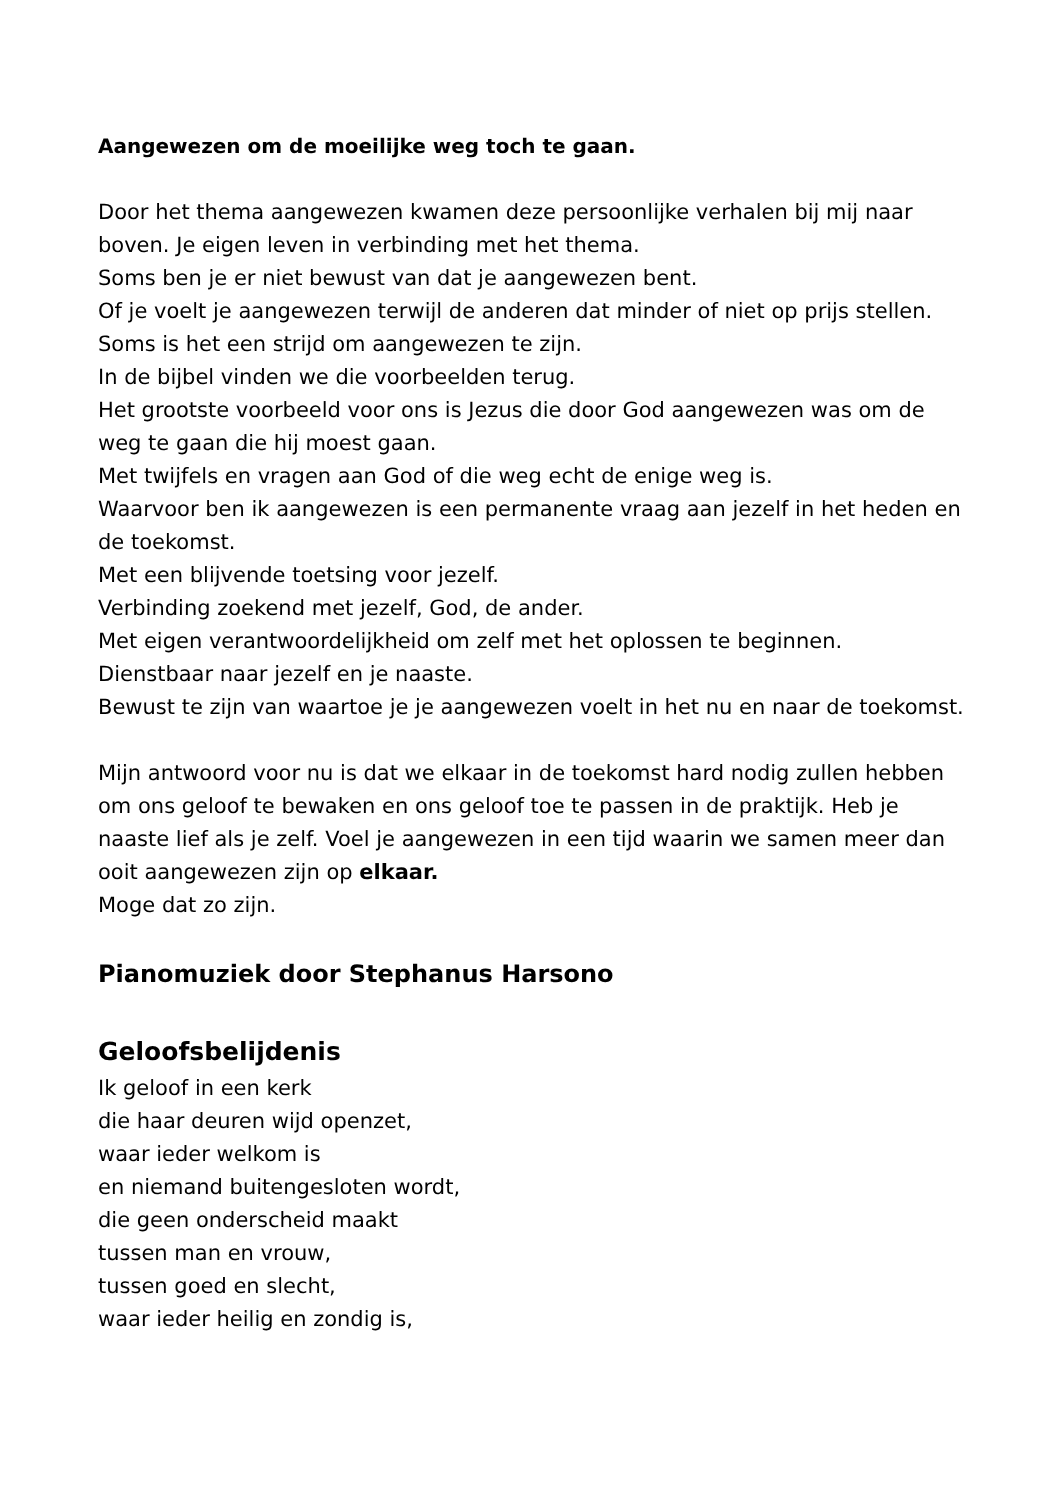Aangewezen om de moeilijke weg toch te gaan.
Door het thema aangewezen kwamen deze persoonlijke verhalen bij mij naar boven. Je eigen leven in verbinding met het thema.
Soms ben je er niet bewust van dat je aangewezen bent.
Of je voelt je aangewezen terwijl de anderen dat minder of niet op prijs stellen. Soms is het een strijd om aangewezen te zijn.
In de bijbel vinden we die voorbeelden terug.
Het grootste voorbeeld voor ons is Jezus die door God aangewezen was om de weg te gaan die hij moest gaan.
Met twijfels en vragen aan God of die weg echt de enige weg is.
Waarvoor ben ik aangewezen is een permanente vraag aan jezelf in het heden en de toekomst.
Met een blijvende toetsing voor jezelf.
Verbinding zoekend met jezelf, God, de ander.
Met eigen verantwoordelijkheid om zelf met het oplossen te beginnen.
Dienstbaar naar jezelf en je naaste.
Bewust te zijn van waartoe je je aangewezen voelt in het nu en naar de toekomst.
Mijn antwoord voor nu is dat we elkaar in de toekomst hard nodig zullen hebben om ons geloof te bewaken en ons geloof toe te passen in de praktijk. Heb je naaste lief als je zelf. Voel je aangewezen in een tijd waarin we samen meer dan ooit aangewezen zijn op elkaar.
Moge dat zo zijn.
Pianomuziek door Stephanus Harsono
Geloofsbelijdenis
Ik geloof in een kerk
die haar deuren wijd openzet,
waar ieder welkom is
en niemand buitengesloten wordt,
die geen onderscheid maakt
tussen man en vrouw,
tussen goed en slecht,
waar ieder heilig en zondig is,